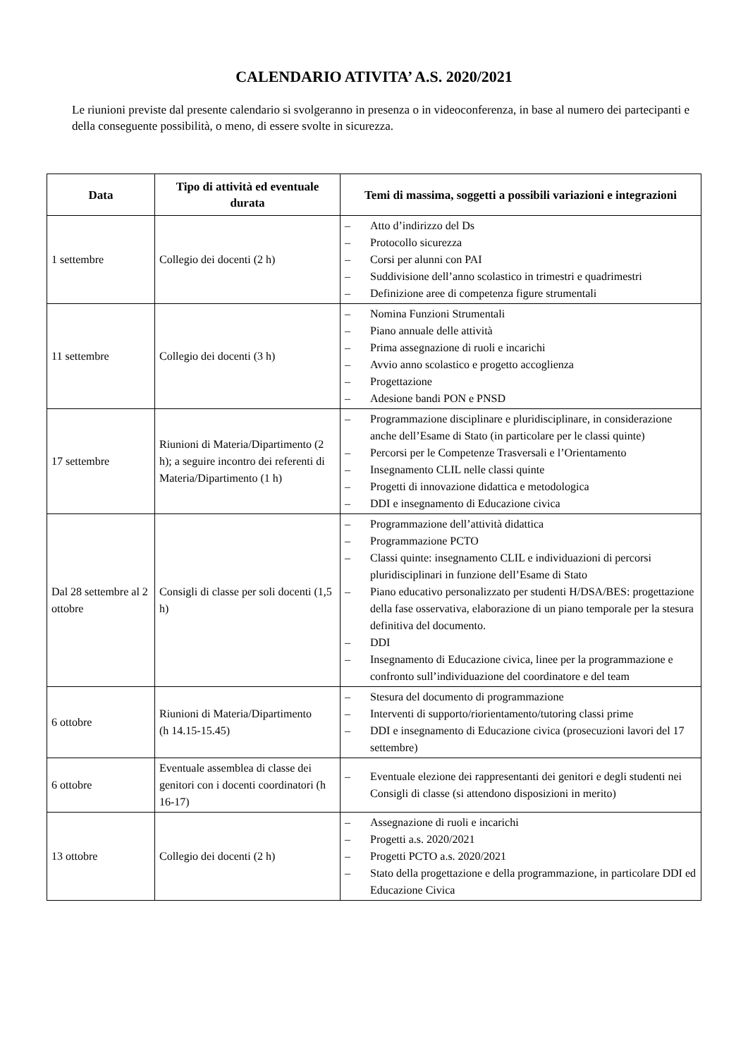CALENDARIO ATIVITA’ A.S. 2020/2021
Le riunioni previste dal presente calendario si svolgeranno in presenza o in videoconferenza, in base al numero dei partecipanti e della conseguente possibilità, o meno, di essere svolte in sicurezza.
| Data | Tipo di attività ed eventuale durata | Temi di massima, soggetti a possibili variazioni e integrazioni |
| --- | --- | --- |
| 1 settembre | Collegio dei docenti (2 h) | – Atto d’indirizzo del Ds – Protocollo sicurezza – Corsi per alunni con PAI – Suddivisione dell’anno scolastico in trimestri e quadrimestri – Definizione aree di competenza figure strumentali |
| 11 settembre | Collegio dei docenti (3 h) | – Nomina Funzioni Strumentali – Piano annuale delle attività – Prima assegnazione di ruoli e incarichi – Avvio anno scolastico e progetto accoglienza – Progettazione – Adesione bandi PON e PNSD |
| 17 settembre | Riunioni di Materia/Dipartimento (2 h); a seguire incontro dei referenti di Materia/Dipartimento (1 h) | – Programmazione disciplinare e pluridisciplinare, in considerazione anche dell’Esame di Stato (in particolare per le classi quinte) – Percorsi per le Competenze Trasversali e l’Orientamento – Insegnamento CLIL nelle classi quinte – Progetti di innovazione didattica e metodologica – DDI e insegnamento di Educazione civica |
| Dal 28 settembre al 2 ottobre | Consigli di classe per soli docenti (1,5 h) | – Programmazione dell’attività didattica – Programmazione PCTO – Classi quinte: insegnamento CLIL e individuazioni di percorsi pluridisciplinari in funzione dell’Esame di Stato – Piano educativo personalizzato per studenti H/DSA/BES: progettazione della fase osservativa, elaborazione di un piano temporale per la stesura definitiva del documento. – DDI – Insegnamento di Educazione civica, linee per la programmazione e confronto sull’individuazione del coordinatore e del team |
| 6 ottobre | Riunioni di Materia/Dipartimento (h 14.15-15.45) | – Stesura del documento di programmazione – Interventi di supporto/riorientamento/tutoring classi prime – DDI e insegnamento di Educazione civica (prosecuzioni lavori del 17 settembre) |
| 6 ottobre | Eventuale assemblea di classe dei genitori con i docenti coordinatori (h 16-17) | – Eventuale elezione dei rappresentanti dei genitori e degli studenti nei Consigli di classe (si attendono disposizioni in merito) |
| 13 ottobre | Collegio dei docenti (2 h) | – Assegnazione di ruoli e incarichi – Progetti a.s. 2020/2021 – Progetti PCTO a.s. 2020/2021 – Stato della progettazione e della programmazione, in particolare DDI ed Educazione Civica |